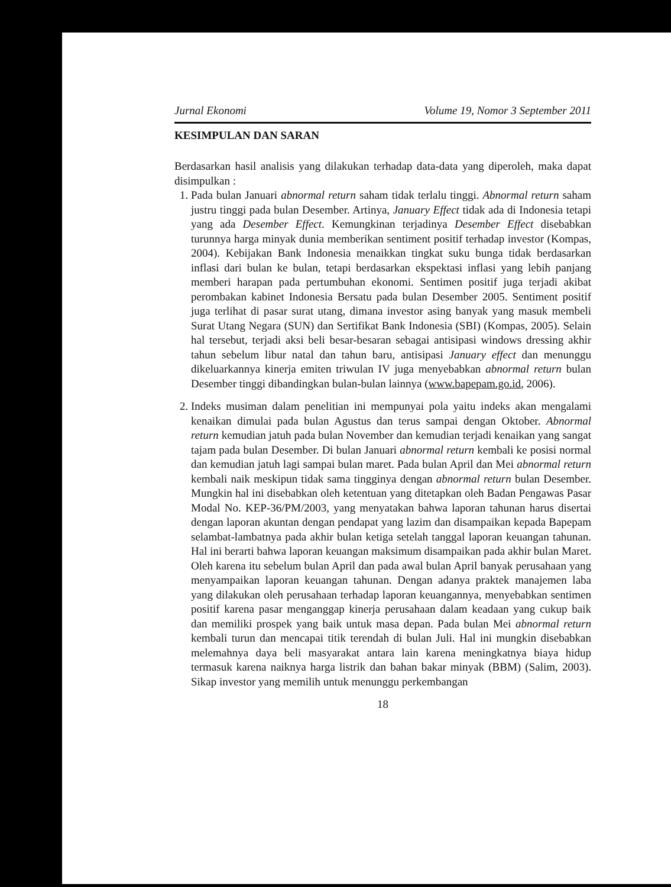Jurnal Ekonomi Volume 19, Nomor 3 September 2011
KESIMPULAN DAN SARAN
Berdasarkan hasil analisis yang dilakukan terhadap data-data yang diperoleh, maka dapat disimpulkan :
1. Pada bulan Januari abnormal return saham tidak terlalu tinggi. Abnormal return saham justru tinggi pada bulan Desember. Artinya, January Effect tidak ada di Indonesia tetapi yang ada Desember Effect. Kemungkinan terjadinya Desember Effect disebabkan turunnya harga minyak dunia memberikan sentiment positif terhadap investor (Kompas, 2004). Kebijakan Bank Indonesia menaikkan tingkat suku bunga tidak berdasarkan inflasi dari bulan ke bulan, tetapi berdasarkan ekspektasi inflasi yang lebih panjang memberi harapan pada pertumbuhan ekonomi. Sentimen positif juga terjadi akibat perombakan kabinet Indonesia Bersatu pada bulan Desember 2005. Sentiment positif juga terlihat di pasar surat utang, dimana investor asing banyak yang masuk membeli Surat Utang Negara (SUN) dan Sertifikat Bank Indonesia (SBI) (Kompas, 2005). Selain hal tersebut, terjadi aksi beli besar-besaran sebagai antisipasi windows dressing akhir tahun sebelum libur natal dan tahun baru, antisipasi January effect dan menunggu dikeluarkannya kinerja emiten triwulan IV juga menyebabkan abnormal return bulan Desember tinggi dibandingkan bulan-bulan lainnya (www.bapepam.go.id, 2006).
2. Indeks musiman dalam penelitian ini mempunyai pola yaitu indeks akan mengalami kenaikan dimulai pada bulan Agustus dan terus sampai dengan Oktober. Abnormal return kemudian jatuh pada bulan November dan kemudian terjadi kenaikan yang sangat tajam pada bulan Desember. Di bulan Januari abnormal return kembali ke posisi normal dan kemudian jatuh lagi sampai bulan maret. Pada bulan April dan Mei abnormal return kembali naik meskipun tidak sama tingginya dengan abnormal return bulan Desember. Mungkin hal ini disebabkan oleh ketentuan yang ditetapkan oleh Badan Pengawas Pasar Modal No. KEP-36/PM/2003, yang menyatakan bahwa laporan tahunan harus disertai dengan laporan akuntan dengan pendapat yang lazim dan disampaikan kepada Bapepam selambat-lambatnya pada akhir bulan ketiga setelah tanggal laporan keuangan tahunan. Hal ini berarti bahwa laporan keuangan maksimum disampaikan pada akhir bulan Maret. Oleh karena itu sebelum bulan April dan pada awal bulan April banyak perusahaan yang menyampaikan laporan keuangan tahunan. Dengan adanya praktek manajemen laba yang dilakukan oleh perusahaan terhadap laporan keuangannya, menyebabkan sentimen positif karena pasar menganggap kinerja perusahaan dalam keadaan yang cukup baik dan memiliki prospek yang baik untuk masa depan. Pada bulan Mei abnormal return kembali turun dan mencapai titik terendah di bulan Juli. Hal ini mungkin disebabkan melemahnya daya beli masyarakat antara lain karena meningkatnya biaya hidup termasuk karena naiknya harga listrik dan bahan bakar minyak (BBM) (Salim, 2003). Sikap investor yang memilih untuk menunggu perkembangan
18